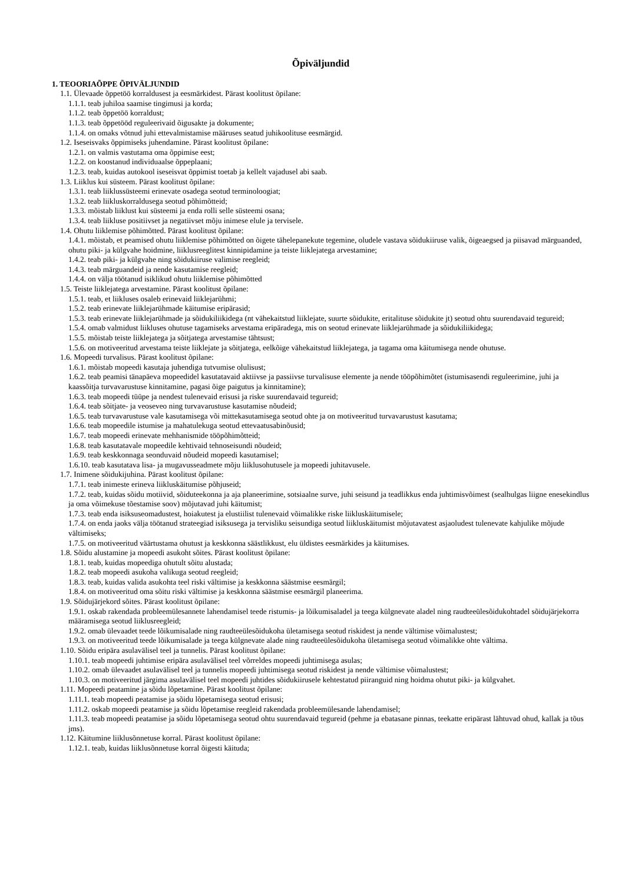Õpiväljundid
1. TEOORIAÕPPE ÕPIVÄLJUNDID
1.1. Ülevaade õppetöö korraldusest ja eesmärkidest. Pärast koolitust õpilane:
1.1.1. teab juhiloa saamise tingimusi ja korda;
1.1.2. teab õppetöö korraldust;
1.1.3. teab õppetööd reguleerivaid õigusakte ja dokumente;
1.1.4. on omaks võtnud juhi ettevalmistamise määruses seatud juhikoolituse eesmärgid.
1.2. Iseseisvaks õppimiseks juhendamine. Pärast koolitust õpilane:
1.2.1. on valmis vastutama oma õppimise eest;
1.2.2. on koostanud individuaalse õppeplaani;
1.2.3. teab, kuidas autokool iseseisvat õppimist toetab ja kellelt vajadusel abi saab.
1.3. Liiklus kui süsteem. Pärast koolitust õpilane:
1.3.1. teab liiklussüsteemi erinevate osadega seotud terminoloogiat;
1.3.2. teab liikluskorraldusega seotud põhimõtteid;
1.3.3. mõistab liiklust kui süsteemi ja enda rolli selle süsteemi osana;
1.3.4. teab liikluse positiivset ja negatiivset mõju inimese elule ja tervisele.
1.4. Ohutu liiklemise põhimõtted. Pärast koolitust õpilane:
1.4.1. mõistab, et peamised ohutu liiklemise põhimõtted on õigete tähelepanekute tegemine, oludele vastava sõidukiiruse valik, õigeaegsed ja piisavad märguanded, ohutu piki- ja külgvahe hoidmine, liiklusreeglitest kinnipidamine ja teiste liiklejatega arvestamine;
1.4.2. teab piki- ja külgvahe ning sõidukiiruse valimise reegleid;
1.4.3. teab märguandeid ja nende kasutamise reegleid;
1.4.4. on välja töötanud isiklikud ohutu liiklemise põhimõtted
1.5. Teiste liiklejatega arvestamine. Pärast koolitust õpilane:
1.5.1. teab, et liikluses osaleb erinevaid liiklejarühmi;
1.5.2. teab erinevate liiklejarühmade käitumise eripärasid;
1.5.3. teab erinevate liiklejarühmade ja sõidukiliikidega (nt vähekaitstud liiklejate, suurte sõidukite, eritalituse sõidukite jt) seotud ohtu suurendavaid tegureid;
1.5.4. omab valmidust liikluses ohutuse tagamiseks arvestama eripäradega, mis on seotud erinevate liiklejarühmade ja sõidukiliikidega;
1.5.5. mõistab teiste liiklejatega ja sõitjatega arvestamise tähtsust;
1.5.6. on motiveeritud arvestama teiste liiklejate ja sõitjatega, eelkõige vähekaitstud liiklejatega, ja tagama oma käitumisega nende ohutuse.
1.6. Mopeedi turvalisus. Pärast koolitust õpilane:
1.6.1. mõistab mopeedi kasutaja juhendiga tutvumise olulisust;
1.6.2. teab peamisi tänapäeva mopeedidel kasutatavaid aktiivse ja passiivse turvalisuse elemente ja nende tööpõhimõtet (istumisasendi reguleerimine, juhi ja kaassõitja turvavarustuse kinnitamine, pagasi õige paigutus ja kinnitamine);
1.6.3. teab mopeedi tüüpe ja nendest tulenevaid erisusi ja riske suurendavaid tegureid;
1.6.4. teab sõitjate- ja veoseveo ning turvavarustuse kasutamise nõudeid;
1.6.5. teab turvavarustuse vale kasutamisega või mittekasutamisega seotud ohte ja on motiveeritud turvavarustust kasutama;
1.6.6. teab mopeedile istumise ja mahatulekuga seotud ettevaatusabinõusid;
1.6.7. teab mopeedi erinevate mehhanismide tööpõhimõtteid;
1.6.8. teab kasutatavale mopeedile kehtivaid tehnoseisundi nõudeid;
1.6.9. teab keskkonnaga seonduvaid nõudeid mopeedi kasutamisel;
1.6.10. teab kasutatava lisa- ja mugavusseadmete mõju liiklusohutusele ja mopeedi juhitavusele.
1.7. Inimene sõidukijuhina. Pärast koolitust õpilane:
1.7.1. teab inimeste erineva liikluskäitumise põhjuseid;
1.7.2. teab, kuidas sõidu motiivid, sõiduteekonna ja aja planeerimine, sotsiaalne surve, juhi seisund ja teadlikkus enda juhtimisvõimest (sealhulgas liigne enesekindlus ja oma võimekuse tõestamise soov) mõjutavad juhi käitumist;
1.7.3. teab enda isiksuseomadustest, hoiakutest ja elustiilist tulenevaid võimalikke riske liikluskäitumisele;
1.7.4. on enda jaoks välja töötanud strateegiad isiksusega ja tervisliku seisundiga seotud liikluskäitumist mõjutavatest asjaoludest tulenevate kahjulike mõjude vältimiseks;
1.7.5. on motiveeritud väärtustama ohutust ja keskkonna säästlikkust, elu üldistes eesmärkides ja käitumises.
1.8. Sõidu alustamine ja mopeedi asukoht sõites. Pärast koolitust õpilane:
1.8.1. teab, kuidas mopeediga ohutult sõitu alustada;
1.8.2. teab mopeedi asukoha valikuga seotud reegleid;
1.8.3. teab, kuidas valida asukohta teel riski vältimise ja keskkonna säästmise eesmärgil;
1.8.4. on motiveeritud oma sõitu riski vältimise ja keskkonna säästmise eesmärgil planeerima.
1.9. Sõidujärjekord sõites. Pärast koolitust õpilane:
1.9.1. oskab rakendada probleemülesannete lahendamisel teede ristumis- ja lõikumisaladel ja teega külgnevate aladel ning raudteeülesõidukohtadel sõidujärjekorra määramisega seotud liiklusreegleid;
1.9.2. omab ülevaadet teede lõikumisalade ning raudteeülesõidukoha ületamisega seotud riskidest ja nende vältimise võimalustest;
1.9.3. on motiveeritud teede lõikumisalade ja teega külgnevate alade ning raudteeülesõidukoha ületamisega seotud võimalikke ohte vältima.
1.10. Sõidu eripära asulavälisel teel ja tunnelis. Pärast koolitust õpilane:
1.10.1. teab mopeedi juhtimise eripära asulavälisel teel võrreldes mopeedi juhtimisega asulas;
1.10.2. omab ülevaadet asulavälisel teel ja tunnelis mopeedi juhtimisega seotud riskidest ja nende vältimise võimalustest;
1.10.3. on motiveeritud järgima asulavälisel teel mopeedi juhtides sõidukiirusele kehtestatud piiranguid ning hoidma ohutut piki- ja külgvahet.
1.11. Mopeedi peatamine ja sõidu lõpetamine. Pärast koolitust õpilane:
1.11.1. teab mopeedi peatamise ja sõidu lõpetamisega seotud erisusi;
1.11.2. oskab mopeedi peatamise ja sõidu lõpetamise reegleid rakendada probleemülesande lahendamisel;
1.11.3. teab mopeedi peatamise ja sõidu lõpetamisega seotud ohtu suurendavaid tegureid (pehme ja ebatasane pinnas, teekatte eripärast lähtuvad ohud, kallak ja tõus jms).
1.12. Käitumine liiklusõnnetuse korral. Pärast koolitust õpilane:
1.12.1. teab, kuidas liiklusõnnetuse korral õigesti käituda;